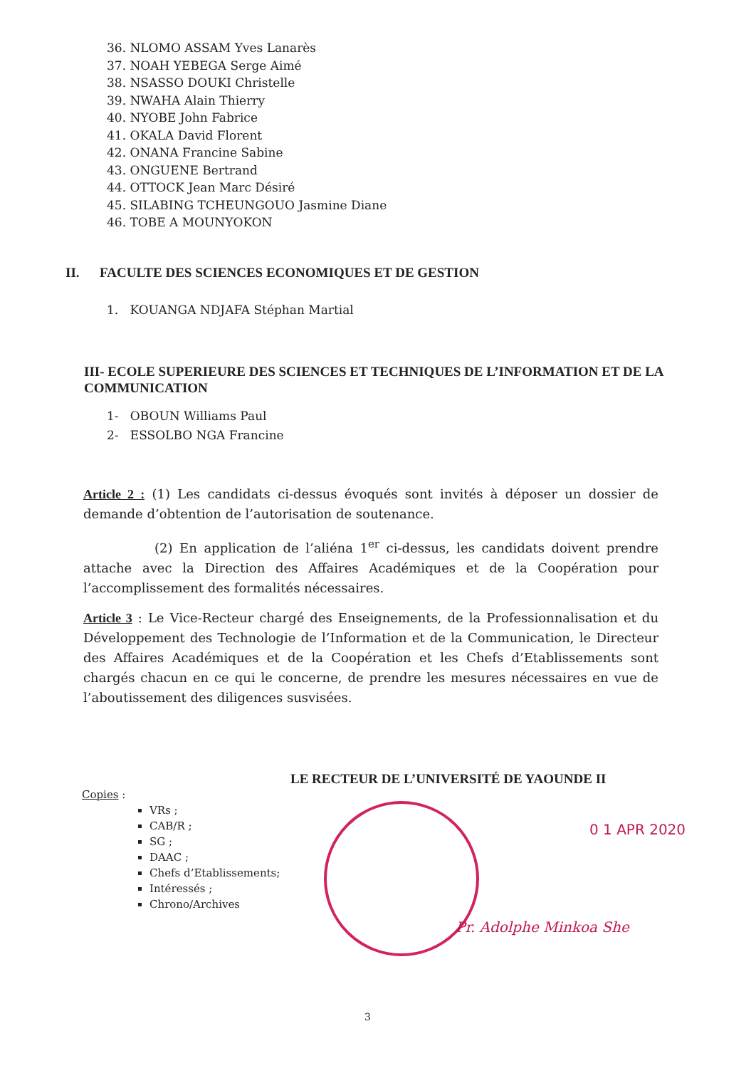36. NLOMO ASSAM Yves Lanarès
37. NOAH YEBEGA Serge Aimé
38. NSASSO DOUKI Christelle
39. NWAHA Alain Thierry
40. NYOBE John Fabrice
41. OKALA David Florent
42. ONANA Francine Sabine
43. ONGUENE Bertrand
44. OTTOCK Jean Marc Désiré
45. SILABING TCHEUNGOUO Jasmine Diane
46. TOBE A MOUNYOKON
II. FACULTE DES SCIENCES ECONOMIQUES ET DE GESTION
1. KOUANGA NDJAFA Stéphan Martial
III- ECOLE SUPERIEURE DES SCIENCES ET TECHNIQUES DE L’INFORMATION ET DE LA COMMUNICATION
1- OBOUN Williams Paul
2- ESSOLBO NGA Francine
Article 2 : (1) Les candidats ci-dessus évoqués sont invités à déposer un dossier de demande d’obtention de l’autorisation de soutenance.
(2) En application de l’aliéna 1<sup>er</sup> ci-dessus, les candidats doivent prendre attache avec la Direction des Affaires Académiques et de la Coopération pour l’accomplissement des formalités nécessaires.
Article 3 : Le Vice-Recteur chargé des Enseignements, de la Professionnalisation et du Développement des Technologie de l’Information et de la Communication, le Directeur des Affaires Académiques et de la Coopération et les Chefs d’Etablissements sont chargés chacun en ce qui le concerne, de prendre les mesures nécessaires en vue de l’aboutissement des diligences susvisées.
LE RECTEUR DE L’UNIVERSITÉ DE YAOUNDE II
Copies :
VRs ;
CAB/R ;
SG ;
DAAC ;
Chefs d’Etablissements;
Intéressés ;
Chrono/Archives
0 1 APR 2020
Pr. Adolphe Minkoa She
3